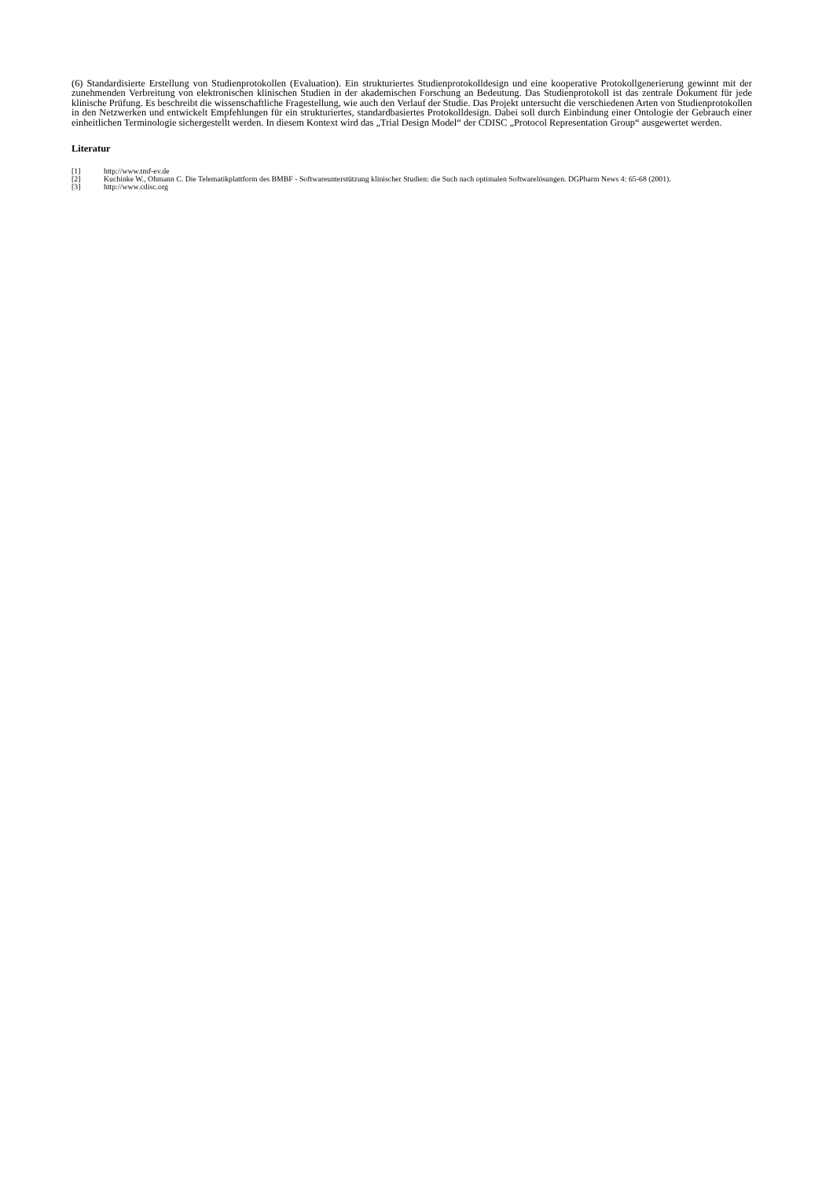(6) Standardisierte Erstellung von Studienprotokollen (Evaluation). Ein strukturiertes Studienprotokolldesign und eine kooperative Protokollgenerierung gewinnt mit der zunehmenden Verbreitung von elektronischen klinischen Studien in der akademischen Forschung an Bedeutung. Das Studienprotokoll ist das zentrale Dokument für jede klinische Prüfung. Es beschreibt die wissenschaftliche Fragestellung, wie auch den Verlauf der Studie. Das Projekt untersucht die verschiedenen Arten von Studienprotokollen in den Netzwerken und entwickelt Empfehlungen für ein strukturiertes, standardbasiertes Protokolldesign. Dabei soll durch Einbindung einer Ontologie der Gebrauch einer einheitlichen Terminologie sichergestellt werden. In diesem Kontext wird das „Trial Design Model“ der CDISC „Protocol Representation Group“ ausgewertet werden.
Literatur
[1] http://www.tmf-ev.de
[2] Kuchinke W., Ohmann C. Die Telematikplattform des BMBF - Softwareunterstützung klinischer Studien: die Such nach optimalen Softwarelösungen. DGPharm News 4: 65-68 (2001).
[3] http://www.cdisc.org